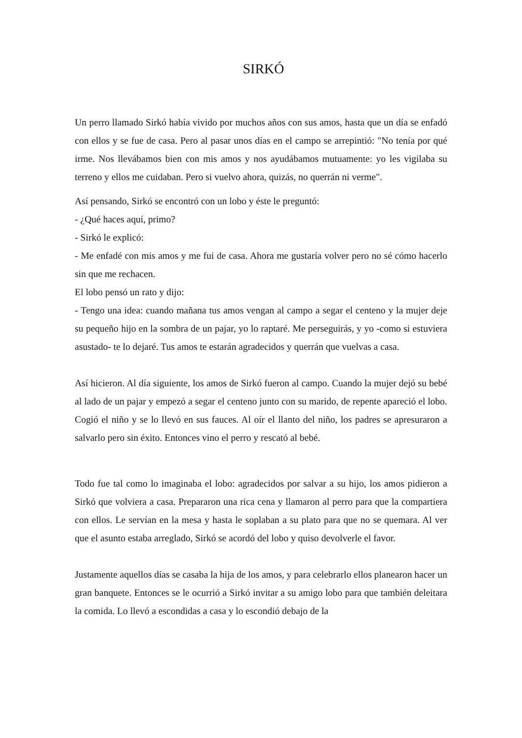SIRKÓ
Un perro llamado Sirkó había vivido por muchos años con sus amos, hasta que un día se enfadó con ellos y se fue de casa. Pero al pasar unos días en el campo se arrepintió: "No tenía por qué irme. Nos llevábamos bien con mis amos y nos ayudábamos mutuamente: yo les vigilaba su terreno y ellos me cuidaban. Pero si vuelvo ahora, quizás, no querrán ni verme".
Así pensando, Sirkó se encontró con un lobo y éste le preguntó:
- ¿Qué haces aquí, primo?
- Sirkó le explicó:
- Me enfadé con mis amos y me fui de casa. Ahora me gustaría volver pero no sé cómo hacerlo sin que me rechacen.
El lobo pensó un rato y dijo:
- Tengo una idea: cuando mañana tus amos vengan al campo a segar el centeno y la mujer deje su pequeño hijo en la sombra de un pajar, yo lo raptaré. Me perseguirás, y yo -como si estuviera asustado- te lo dejaré. Tus amos te estarán agradecidos y querrán que vuelvas a casa.
Así hicieron. Al día siguiente, los amos de Sirkó fueron al campo. Cuando la mujer dejó su bebé al lado de un pajar y empezó a segar el centeno junto con su marido, de repente apareció el lobo. Cogió el niño y se lo llevó en sus fauces. Al oír el llanto del niño, los padres se apresuraron a salvarlo pero sin éxito. Entonces vino el perro y rescató al bebé.
Todo fue tal como lo imaginaba el lobo: agradecidos por salvar a su hijo, los amos pidieron a Sirkó que volviera a casa. Prepararon una rica cena y llamaron al perro para que la compartiera con ellos. Le servían en la mesa y hasta le soplaban a su plato para que no se quemara. Al ver que el asunto estaba arreglado, Sirkó se acordó del lobo y quiso devolverle el favor.
Justamente aquellos días se casaba la hija de los amos, y para celebrarlo ellos planearon hacer un gran banquete. Entonces se le ocurrió a Sirkó invitar a su amigo lobo para que también deleitara la comida. Lo llevó a escondidas a casa y lo escondió debajo de la